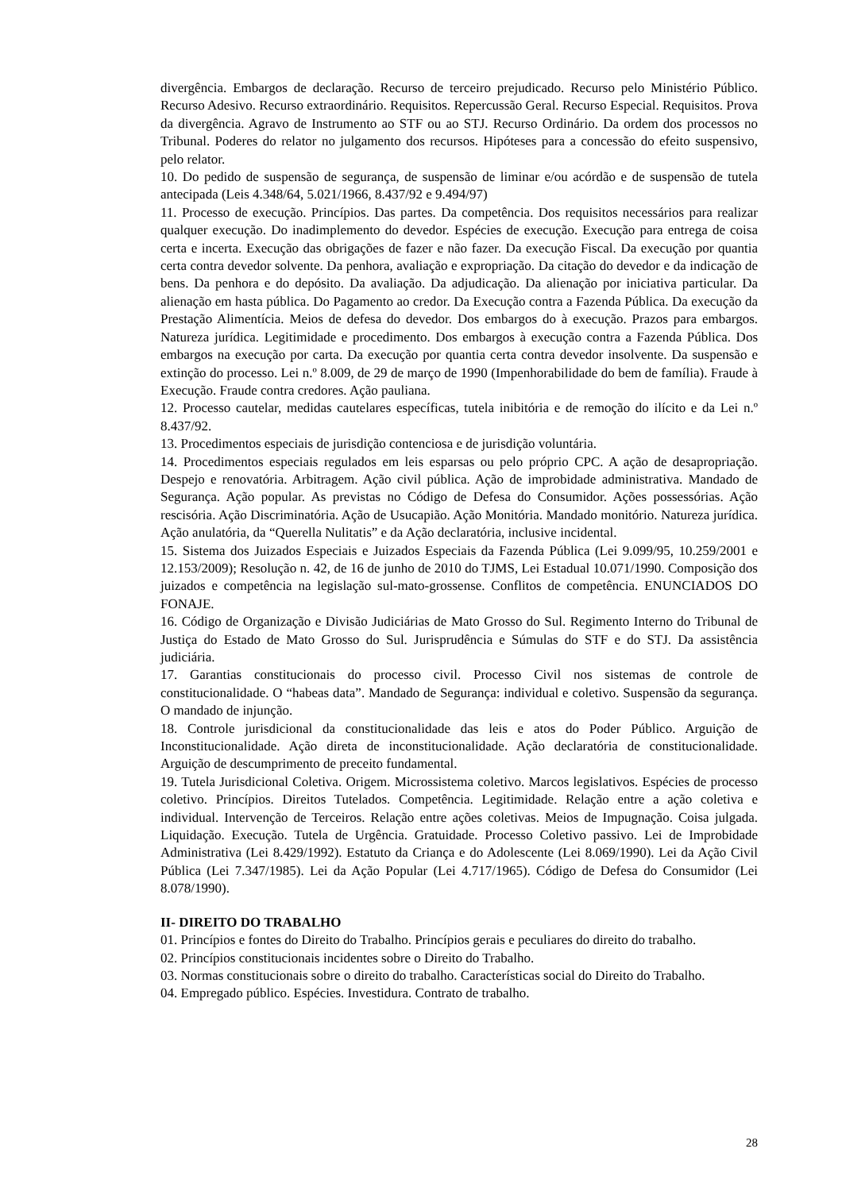divergência. Embargos de declaração. Recurso de terceiro prejudicado. Recurso pelo Ministério Público. Recurso Adesivo. Recurso extraordinário. Requisitos. Repercussão Geral. Recurso Especial. Requisitos. Prova da divergência. Agravo de Instrumento ao STF ou ao STJ. Recurso Ordinário. Da ordem dos processos no Tribunal. Poderes do relator no julgamento dos recursos. Hipóteses para a concessão do efeito suspensivo, pelo relator.
10. Do pedido de suspensão de segurança, de suspensão de liminar e/ou acórdão e de suspensão de tutela antecipada (Leis 4.348/64, 5.021/1966, 8.437/92 e 9.494/97)
11. Processo de execução. Princípios. Das partes. Da competência. Dos requisitos necessários para realizar qualquer execução. Do inadimplemento do devedor. Espécies de execução. Execução para entrega de coisa certa e incerta. Execução das obrigações de fazer e não fazer. Da execução Fiscal. Da execução por quantia certa contra devedor solvente. Da penhora, avaliação e expropriação. Da citação do devedor e da indicação de bens. Da penhora e do depósito. Da avaliação. Da adjudicação. Da alienação por iniciativa particular. Da alienação em hasta pública. Do Pagamento ao credor. Da Execução contra a Fazenda Pública. Da execução da Prestação Alimentícia. Meios de defesa do devedor. Dos embargos do à execução. Prazos para embargos. Natureza jurídica. Legitimidade e procedimento. Dos embargos à execução contra a Fazenda Pública. Dos embargos na execução por carta. Da execução por quantia certa contra devedor insolvente. Da suspensão e extinção do processo. Lei n.º 8.009, de 29 de março de 1990 (Impenhorabilidade do bem de família). Fraude à Execução. Fraude contra credores. Ação pauliana.
12. Processo cautelar, medidas cautelares específicas, tutela inibitória e de remoção do ilícito e da Lei n.º 8.437/92.
13. Procedimentos especiais de jurisdição contenciosa e de jurisdição voluntária.
14. Procedimentos especiais regulados em leis esparsas ou pelo próprio CPC. A ação de desapropriação. Despejo e renovatória. Arbitragem. Ação civil pública. Ação de improbidade administrativa. Mandado de Segurança. Ação popular. As previstas no Código de Defesa do Consumidor. Ações possessórias. Ação rescisória. Ação Discriminatória. Ação de Usucapião. Ação Monitória. Mandado monitório. Natureza jurídica. Ação anulatória, da “Querella Nulitatis” e da Ação declaratória, inclusive incidental.
15. Sistema dos Juizados Especiais e Juizados Especiais da Fazenda Pública (Lei 9.099/95, 10.259/2001 e 12.153/2009); Resolução n. 42, de 16 de junho de 2010 do TJMS, Lei Estadual 10.071/1990. Composição dos juizados e competência na legislação sul-mato-grossense. Conflitos de competência. ENUNCIADOS DO FONAJE.
16. Código de Organização e Divisão Judiciárias de Mato Grosso do Sul. Regimento Interno do Tribunal de Justiça do Estado de Mato Grosso do Sul. Jurisprudência e Súmulas do STF e do STJ. Da assistência judiciária.
17. Garantias constitucionais do processo civil. Processo Civil nos sistemas de controle de constitucionalidade. O “habeas data”. Mandado de Segurança: individual e coletivo. Suspensão da segurança. O mandado de injunção.
18. Controle jurisdicional da constitucionalidade das leis e atos do Poder Público. Arguição de Inconstitucionalidade. Ação direta de inconstitucionalidade. Ação declaratória de constitucionalidade. Arguição de descumprimento de preceito fundamental.
19. Tutela Jurisdicional Coletiva. Origem. Microssistema coletivo. Marcos legislativos. Espécies de processo coletivo. Princípios. Direitos Tutelados. Competência. Legitimidade. Relação entre a ação coletiva e individual. Intervenção de Terceiros. Relação entre ações coletivas. Meios de Impugnação. Coisa julgada. Liquidação. Execução. Tutela de Urgência. Gratuidade. Processo Coletivo passivo. Lei de Improbidade Administrativa (Lei 8.429/1992). Estatuto da Criança e do Adolescente (Lei 8.069/1990). Lei da Ação Civil Pública (Lei 7.347/1985). Lei da Ação Popular (Lei 4.717/1965). Código de Defesa do Consumidor (Lei 8.078/1990).
II- DIREITO DO TRABALHO
01. Princípios e fontes do Direito do Trabalho. Princípios gerais e peculiares do direito do trabalho.
02. Princípios constitucionais incidentes sobre o Direito do Trabalho.
03. Normas constitucionais sobre o direito do trabalho. Características social do Direito do Trabalho.
04. Empregado público. Espécies. Investidura. Contrato de trabalho.
28